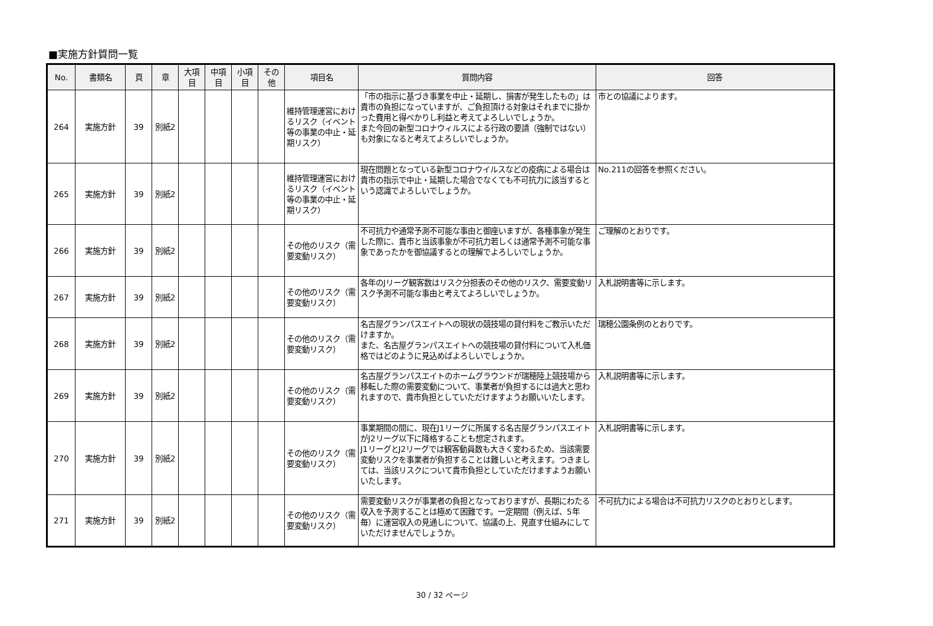■実施方針質問一覧
| No. | 書類名 | 頁 | 章 | 大項 目 | 中項 目 | 小項 目 | その 他 | 項目名 | 質問内容 | 回答 |
| --- | --- | --- | --- | --- | --- | --- | --- | --- | --- | --- |
| 264 | 実施方針 | 39 | 別紙2 | | | | | 維持管理運営におけるリスク（イベント等の事業の中止・延期リスク） | 「市の指示に基づき事業を中止・延期し、損害が発生したもの」は貴市の負担になっていますが、ご負担頂ける対象はそれまでに掛かった費用と得べかりし利益と考えてよろしいでしょうか。 また今回の新型コロナウィルスによる行政の要請（強制ではない）も対象になると考えてよろしいでしょうか。 | 市との協議によります。 |
| 265 | 実施方針 | 39 | 別紙2 | | | | | 維持管理運営におけるリスク（イベント等の事業の中止・延期リスク） | 現在問題となっている新型コロナウイルスなどの疫病による場合は貴市の指示で中止・延期した場合でなくても不可抗力に該当するという認識でよろしいでしょうか。 | No.211の回答を参照ください。 |
| 266 | 実施方針 | 39 | 別紙2 | | | | | その他のリスク（需要変動リスク） | 不可抗力や通常予測不可能な事由と御座いますが、各種事象が発生した際に、貴市と当該事象が不可抗力若しくは通常予測不可能な事象であったかを御協議するとの理解でよろしいでしょうか。 | ご理解のとおりです。 |
| 267 | 実施方針 | 39 | 別紙2 | | | | | その他のリスク（需要変動リスク） | 各年のJリーグ観客数はリスク分担表のその他のリスク、需要変動リスク予測不可能な事由と考えてよろしいでしょうか。 | 入札説明書等に示します。 |
| 268 | 実施方針 | 39 | 別紙2 | | | | | その他のリスク（需要変動リスク） | 名古屋グランパスエイトへの現状の競技場の貸付料をご教示いただけますか。 また、名古屋グランパスエイトへの競技場の貸付料について入札価格ではどのように見込めばよろしいでしょうか。 | 瑞穂公園条例のとおりです。 |
| 269 | 実施方針 | 39 | 別紙2 | | | | | その他のリスク（需要変動リスク） | 名古屋グランパスエイトのホームグラウンドが瑞穂陸上競技場から移転した際の需要変動について、事業者が負担するには過大と思われますので、貴市負担としていただけますようお願いいたします。 | 入札説明書等に示します。 |
| 270 | 実施方針 | 39 | 別紙2 | | | | | その他のリスク（需要変動リスク） | 事業期間の間に、現在J1リーグに所属する名古屋グランパスエイトがJ2リーグ以下に降格することも想定されます。 J1リーグとJ2リーグでは観客動員数も大きく変わるため、当該需要変動リスクを事業者が負担することは難しいと考えます。つきましては、当該リスクについて貴市負担としていただけますようお願いいたします。 | 入札説明書等に示します。 |
| 271 | 実施方針 | 39 | 別紙2 | | | | | その他のリスク（需要変動リスク） | 需要変動リスクが事業者の負担となっておりますが、長期にわたる収入を予測することは極めて困難です。一定期間（例えば、5年毎）に運営収入の見通しについて、協議の上、見直す仕組みにしていただけませんでしょうか。 | 不可抗力による場合は不可抗力リスクのとおりとします。 |
30 / 32 ページ